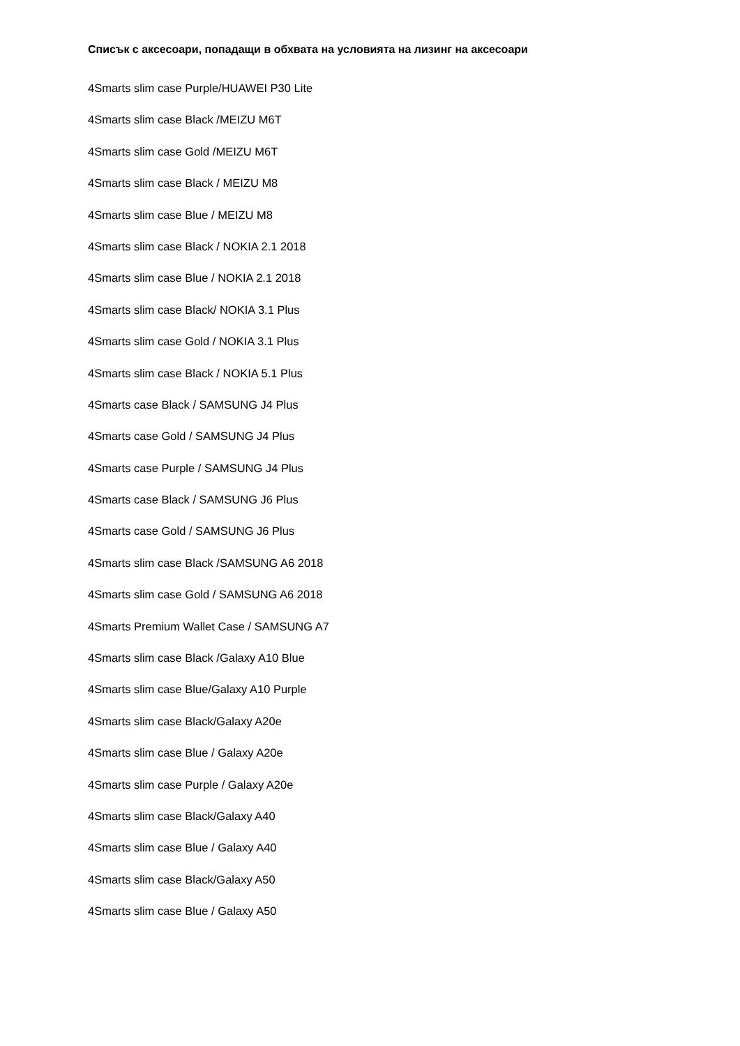Списък с аксесоари, попадащи в обхвата на условията на лизинг на аксесоари
4Smarts slim case Purple/HUAWEI P30 Lite
4Smarts slim case Black /MEIZU M6T
4Smarts slim case Gold /MEIZU M6T
4Smarts slim case Black / MEIZU M8
4Smarts slim case Blue / MEIZU M8
4Smarts slim case Black / NOKIA 2.1 2018
4Smarts slim case Blue / NOKIA 2.1 2018
4Smarts slim case Black/ NOKIA 3.1 Plus
4Smarts slim case Gold / NOKIA 3.1 Plus
4Smarts slim case Black / NOKIA 5.1 Plus
4Smarts case Black / SAMSUNG J4 Plus
4Smarts case Gold / SAMSUNG J4 Plus
4Smarts case Purple / SAMSUNG J4 Plus
4Smarts case Black / SAMSUNG J6 Plus
4Smarts case Gold / SAMSUNG J6 Plus
4Smarts slim case Black /SAMSUNG A6 2018
4Smarts slim case Gold / SAMSUNG A6 2018
4Smarts Premium Wallet Case / SAMSUNG A7
4Smarts slim case Black /Galaxy A10 Blue
4Smarts slim case Blue/Galaxy A10 Purple
4Smarts slim case Black/Galaxy A20e
4Smarts slim case Blue / Galaxy A20e
4Smarts slim case Purple / Galaxy A20e
4Smarts slim case Black/Galaxy A40
4Smarts slim case Blue / Galaxy A40
4Smarts slim case Black/Galaxy A50
4Smarts slim case Blue / Galaxy A50